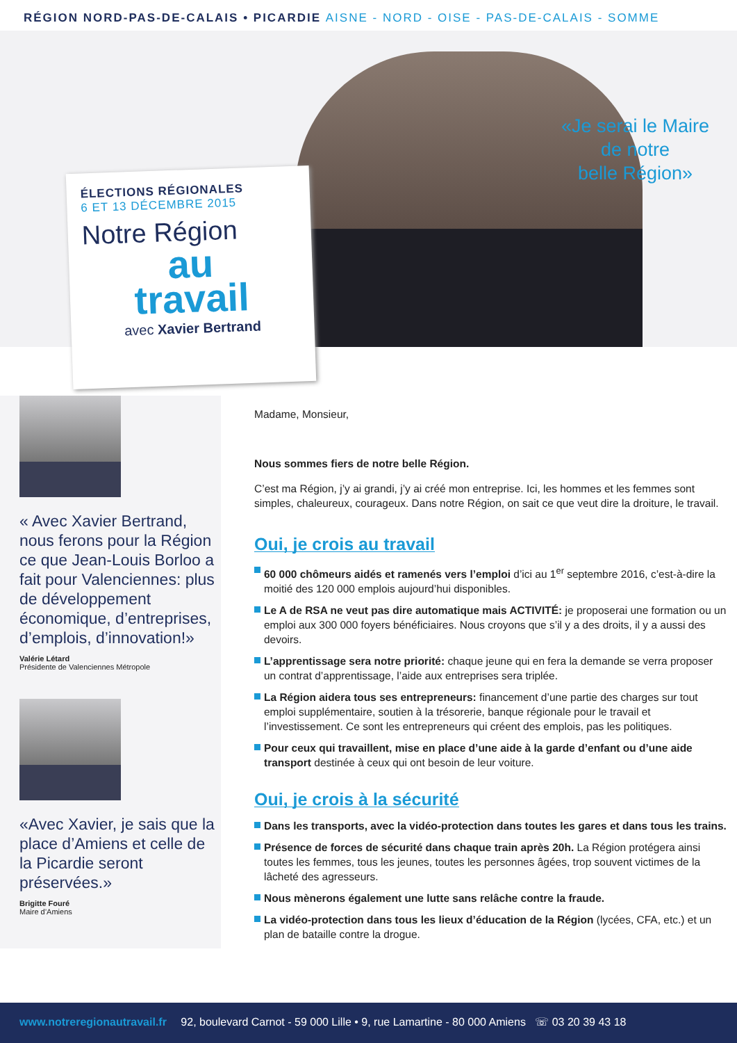RÉGION NORD-PAS-DE-CALAIS • PICARDIE AISNE - NORD - OISE - PAS-DE-CALAIS - SOMME
«Je serai le Maire
de notre
belle Région»
ÉLECTIONS RÉGIONALES
6 ET 13 DÉCEMBRE 2015
Notre Région
au
travail
avec Xavier Bertrand
« Avec Xavier Bertrand, nous ferons pour la Région ce que Jean-Louis Borloo a fait pour Valenciennes: plus de développement économique, d’entreprises, d’emplois, d’innovation!»
Valérie Létard
Présidente de Valenciennes Métropole
«Avec Xavier, je sais que la place d’Amiens et celle de la Picardie seront préservées.»
Brigitte Fouré
Maire d’Amiens
Madame, Monsieur,
Nous sommes fiers de notre belle Région.
C’est ma Région, j’y ai grandi, j’y ai créé mon entreprise. Ici, les hommes et les femmes sont simples, chaleureux, courageux. Dans notre Région, on sait ce que veut dire la droiture, le travail.
Oui, je crois au travail
60 000 chômeurs aidés et ramenés vers l’emploi d’ici au 1<sup>er</sup> septembre 2016, c’est-à-dire la moitié des 120 000 emplois aujourd’hui disponibles.
Le A de RSA ne veut pas dire automatique mais ACTIVITÉ: je proposerai une formation ou un emploi aux 300 000 foyers bénéficiaires. Nous croyons que s’il y a des droits, il y a aussi des devoirs.
L’apprentissage sera notre priorité: chaque jeune qui en fera la demande se verra proposer un contrat d’apprentissage, l’aide aux entreprises sera triplée.
La Région aidera tous ses entrepreneurs: financement d’une partie des charges sur tout emploi supplémentaire, soutien à la trésorerie, banque régionale pour le travail et l’investissement. Ce sont les entrepreneurs qui créent des emplois, pas les politiques.
Pour ceux qui travaillent, mise en place d’une aide à la garde d’enfant ou d’une aide transport destinée à ceux qui ont besoin de leur voiture.
Oui, je crois à la sécurité
Dans les transports, avec la vidéo-protection dans toutes les gares et dans tous les trains.
Présence de forces de sécurité dans chaque train après 20h. La Région protégera ainsi toutes les femmes, tous les jeunes, toutes les personnes âgées, trop souvent victimes de la lâcheté des agresseurs.
Nous mènerons également une lutte sans relâche contre la fraude.
La vidéo-protection dans tous les lieux d’éducation de la Région (lycées, CFA, etc.) et un plan de bataille contre la drogue.
www.notreregionautravail.fr 92, boulevard Carnot - 59 000 Lille • 9, rue Lamartine - 80 000 Amiens ☏ 03 20 39 43 18